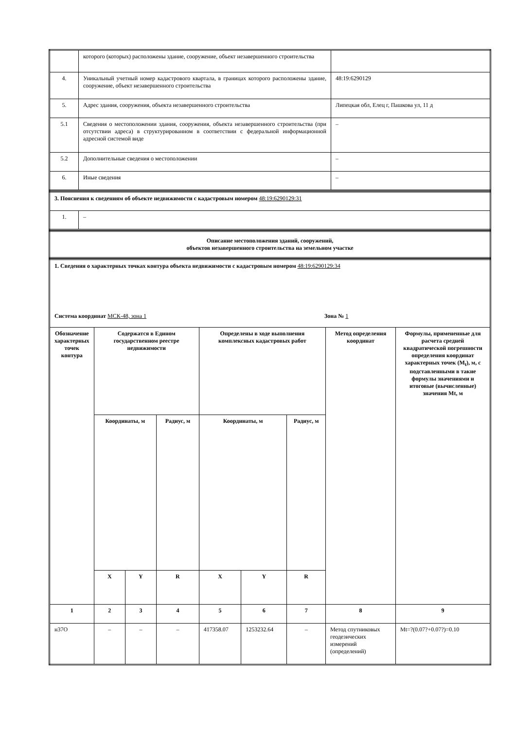| | которого (которых) расположены здание, сооружение, объект незавершенного строительства | |
| 4. | Уникальный учетный номер кадастрового квартала, в границах которого расположены здание, сооружение, объект незавершенного строительства | 48:19:6290129 |
| 5. | Адрес здания, сооружения, объекта незавершенного строительства | Липецкая обл, Елец г, Пашкова ул, 11 д |
| 5.1 | Сведения о местоположении здания, сооружения, объекта незавершенного строительства (при отсутствии адреса) в структурированном в соответствии с федеральной информационной адресной системой виде | – |
| 5.2 | Дополнительные сведения о местоположении | – |
| 6. | Иные сведения | – |
| 3. Пояснения к сведениям об объекте недвижимости с кадастровым номером 48:19:6290129:31 | |
| 1. | – |
| Описание местоположения зданий, сооружений, объектов незавершенного строительства на земельном участке |
| 1. Сведения о характерных точках контура объекта недвижимости с кадастровым номером 48:19:6290129:34 Система координат МСК-48, зона 1 Зона № 1 | | | | | | | | |
| Обозначение характерных точек контура | Содержатся в Едином государственном реестре недвижимости | | | Определены в ходе выполнения комплексных кадастровых работ | | | Метод определения координат | Формулы, примененные для расчета средней квадратической погрешности определения координат характерных точек (M<sub>t</sub>), м, с подставленными в такие формулы значениями и итоговые (вычисленные) значения Mt, м |
| | Координаты, м | | Радиус, м | Координаты, м | | Радиус, м | | |
| | X | Y | R | X | Y | R | | |
| 1 | 2 | 3 | 4 | 5 | 6 | 7 | 8 | 9 |
| н37О | – | – | – | 417358.07 | 1253232.64 | – | Метод спутниковых геодезических измерений (определений) | Mt=?(0.07?+0.07?)=0.10 |